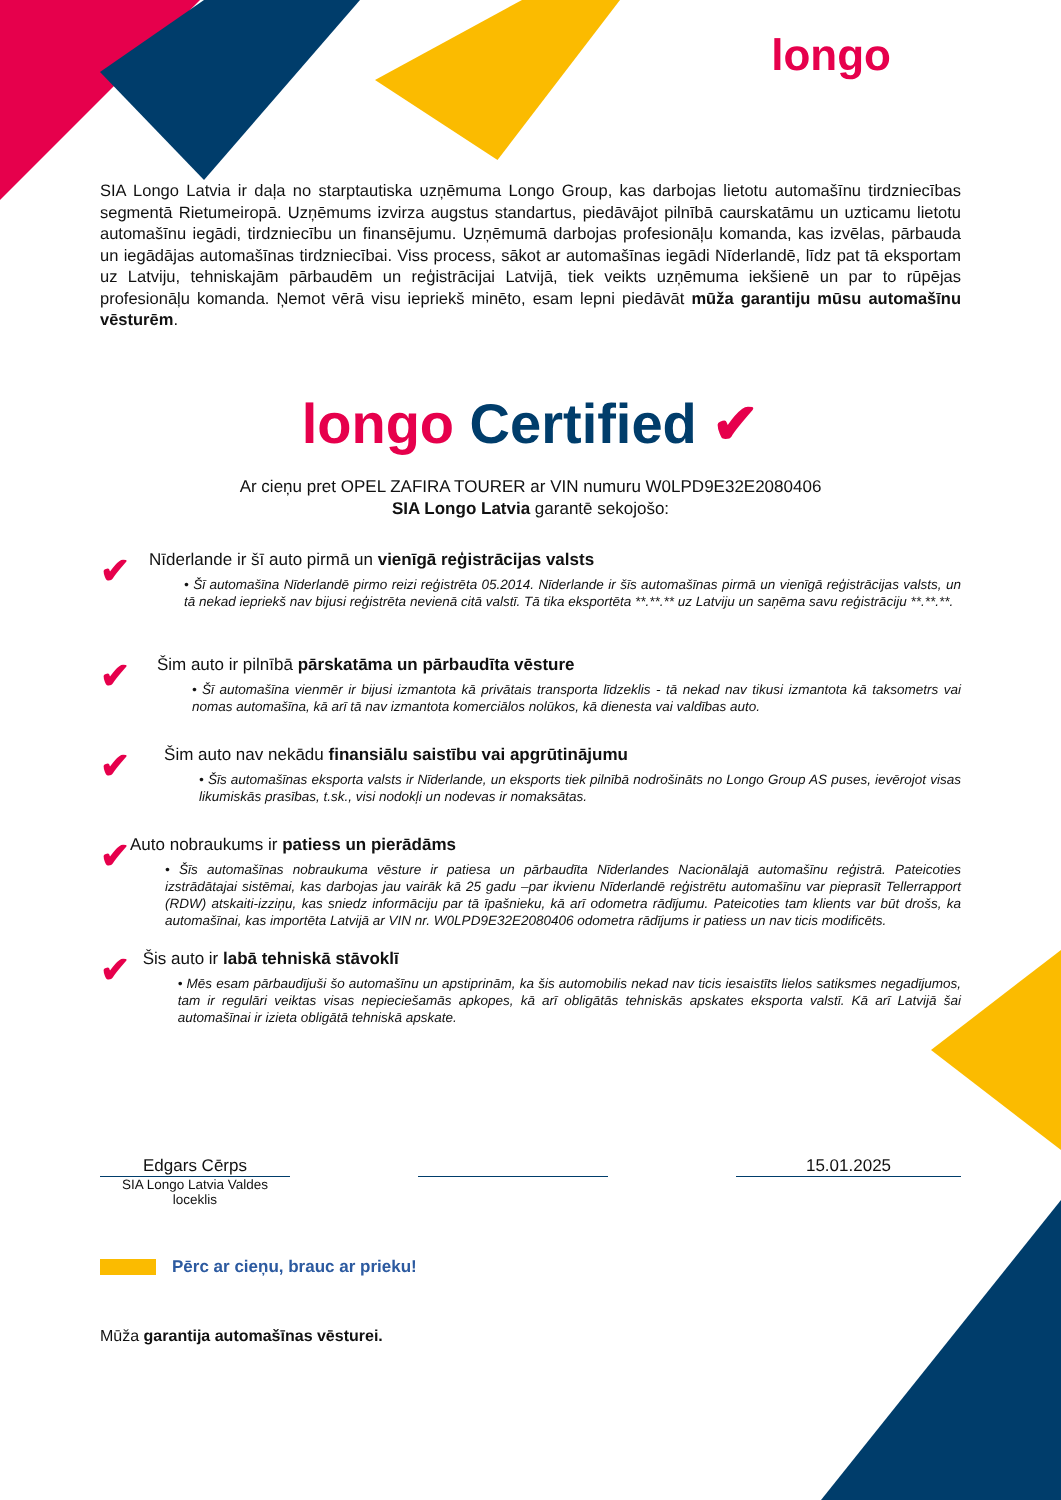longo
SIA Longo Latvia ir daļa no starptautiska uzņēmuma Longo Group, kas darbojas lietotu automašīnu tirdzniecības segmentā Rietumeiropā. Uzņēmums izvirza augstus standartus, piedāvājot pilnībā caurskatāmu un uzticamu lietotu automašīnu iegādi, tirdzniecību un finansējumu. Uzņēmumā darbojas profesionāļu komanda, kas izvēlas, pārbauda un iegādājas automašīnas tirdzniecībai. Viss process, sākot ar automašīnas iegādi Nīderlandē, līdz pat tā eksportam uz Latviju, tehniskajām pārbaudēm un reģistrācijai Latvijā, tiek veikts uzņēmuma iekšienē un par to rūpējas profesionāļu komanda. Ņemot vērā visu iepriekš minēto, esam lepni piedāvāt mūža garantiju mūsu automašīnu vēsturēm.
longo Certified ✔
Ar cieņu pret OPEL ZAFIRA TOURER ar VIN numuru W0LPD9E32E2080406
SIA Longo Latvia garantē sekojošo:
✔
Nīderlande ir šī auto pirmā un vienīgā reģistrācijas valsts
• Šī automašīna Nīderlandē pirmo reizi reģistrēta 05.2014. Nīderlande ir šīs automašīnas pirmā un vienīgā reģistrācijas valsts, un tā nekad iepriekš nav bijusi reģistrēta nevienā citā valstī. Tā tika eksportēta **.**.** uz Latviju un saņēma savu reģistrāciju **.**.**.
✔
Šim auto ir pilnībā pārskatāma un pārbaudīta vēsture
• Šī automašīna vienmēr ir bijusi izmantota kā privātais transporta līdzeklis - tā nekad nav tikusi izmantota kā taksometrs vai nomas automašīna, kā arī tā nav izmantota komerciālos nolūkos, kā dienesta vai valdības auto.
✔
Šim auto nav nekādu finansiālu saistību vai apgrūtinājumu
• Šīs automašīnas eksporta valsts ir Nīderlande, un eksports tiek pilnībā nodrošināts no Longo Group AS puses, ievērojot visas likumiskās prasības, t.sk., visi nodokļi un nodevas ir nomaksātas.
✔
Auto nobraukums ir patiess un pierādāms
• Šīs automašīnas nobraukuma vēsture ir patiesa un pārbaudīta Nīderlandes Nacionālajā automašīnu reģistrā. Pateicoties izstrādātajai sistēmai, kas darbojas jau vairāk kā 25 gadu –par ikvienu Nīderlandē reģistrētu automašīnu var pieprasīt Tellerrapport (RDW) atskaiti-izziņu, kas sniedz informāciju par tā īpašnieku, kā arī odometra rādījumu. Pateicoties tam klients var būt drošs, ka automašīnai, kas importēta Latvijā ar VIN nr. W0LPD9E32E2080406 odometra rādījums ir patiess un nav ticis modificēts.
✔
Šis auto ir labā tehniskā stāvoklī
• Mēs esam pārbaudījuši šo automašīnu un apstiprinām, ka šis automobilis nekad nav ticis iesaistīts lielos satiksmes negadījumos, tam ir regulāri veiktas visas nepieciešamās apkopes, kā arī obligātās tehniskās apskates eksporta valstī. Kā arī Latvijā šai automašīnai ir izieta obligātā tehniskā apskate.
Edgars Cērps
SIA Longo Latvia Valdes loceklis
15.01.2025
Pērc ar cieņu, brauc ar prieku!
Mūža garantija automašīnas vēsturei.